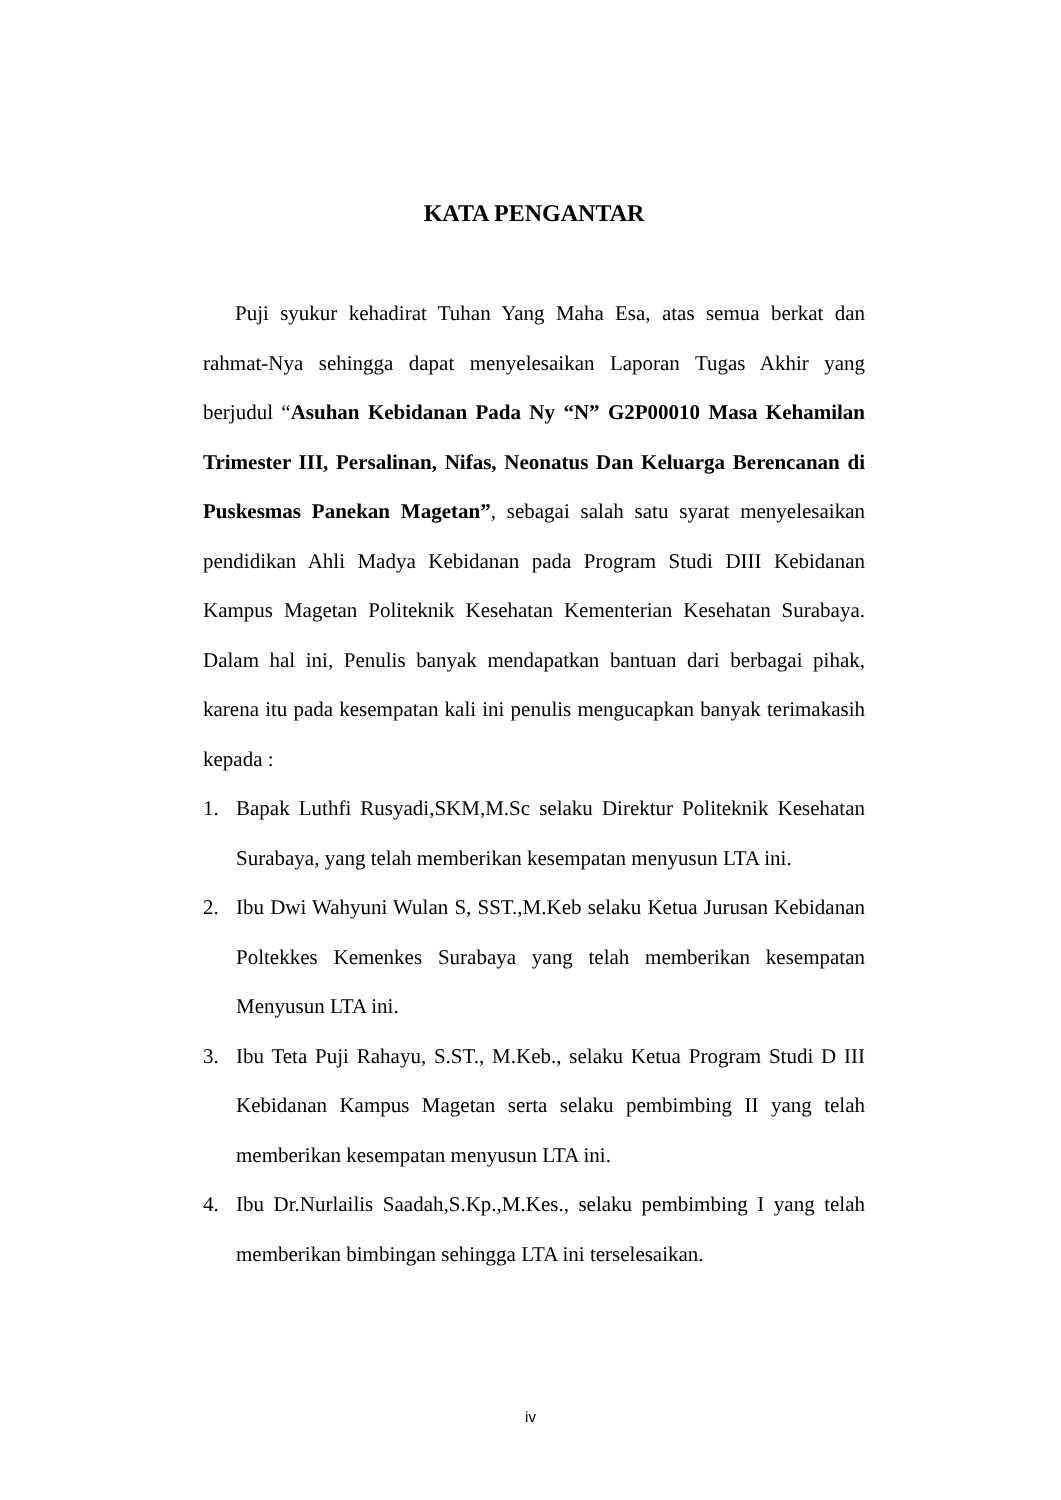KATA PENGANTAR
Puji syukur kehadirat Tuhan Yang Maha Esa, atas semua berkat dan rahmat-Nya sehingga dapat menyelesaikan Laporan Tugas Akhir yang berjudul “Asuhan Kebidanan Pada Ny “N” G2P00010 Masa Kehamilan Trimester III, Persalinan, Nifas, Neonatus Dan Keluarga Berencanan di Puskesmas Panekan Magetan”, sebagai salah satu syarat menyelesaikan pendidikan Ahli Madya Kebidanan pada Program Studi DIII Kebidanan Kampus Magetan Politeknik Kesehatan Kementerian Kesehatan Surabaya. Dalam hal ini, Penulis banyak mendapatkan bantuan dari berbagai pihak, karena itu pada kesempatan kali ini penulis mengucapkan banyak terimakasih kepada :
1. Bapak Luthfi Rusyadi,SKM,M.Sc selaku Direktur Politeknik Kesehatan Surabaya, yang telah memberikan kesempatan menyusun LTA ini.
2. Ibu Dwi Wahyuni Wulan S, SST.,M.Keb selaku Ketua Jurusan Kebidanan Poltekkes Kemenkes Surabaya yang telah memberikan kesempatan Menyusun LTA ini.
3. Ibu Teta Puji Rahayu, S.ST., M.Keb., selaku Ketua Program Studi D III Kebidanan Kampus Magetan serta selaku pembimbing II yang telah memberikan kesempatan menyusun LTA ini.
4. Ibu Dr.Nurlailis Saadah,S.Kp.,M.Kes., selaku pembimbing I yang telah memberikan bimbingan sehingga LTA ini terselesaikan.
iv